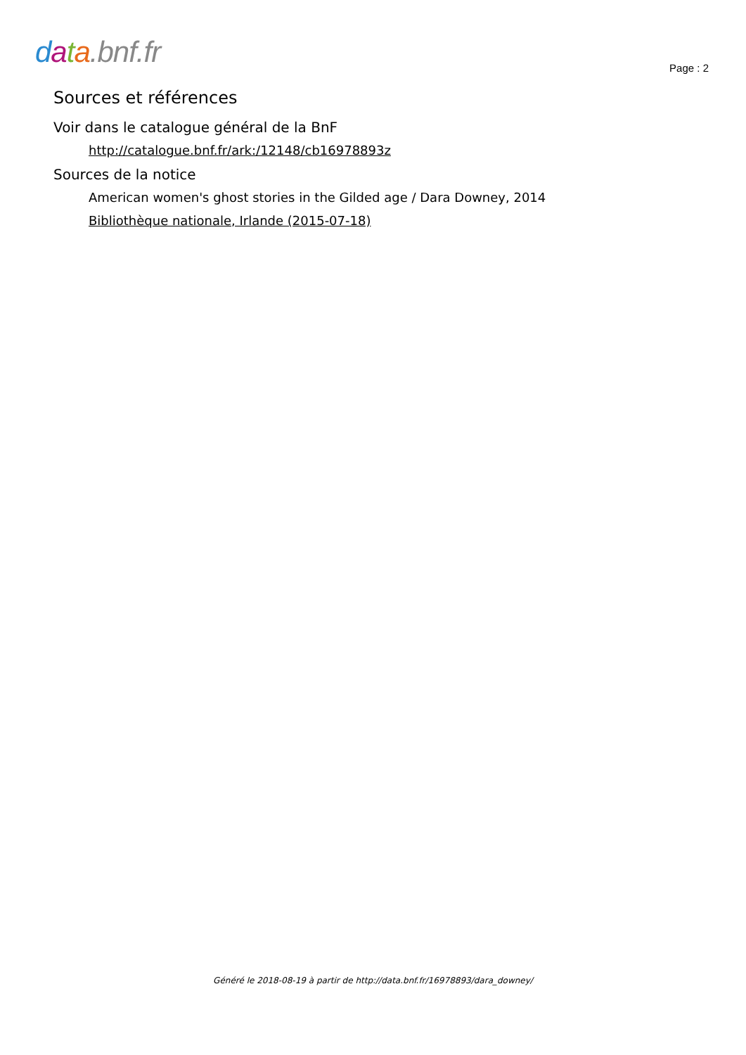data.bnf.fr
Page : 2
Sources et références
Voir dans le catalogue général de la BnF
http://catalogue.bnf.fr/ark:/12148/cb16978893z
Sources de la notice
American women's ghost stories in the Gilded age / Dara Downey, 2014
Bibliothèque nationale, Irlande (2015-07-18)
Généré le 2018-08-19 à partir de http://data.bnf.fr/16978893/dara_downey/